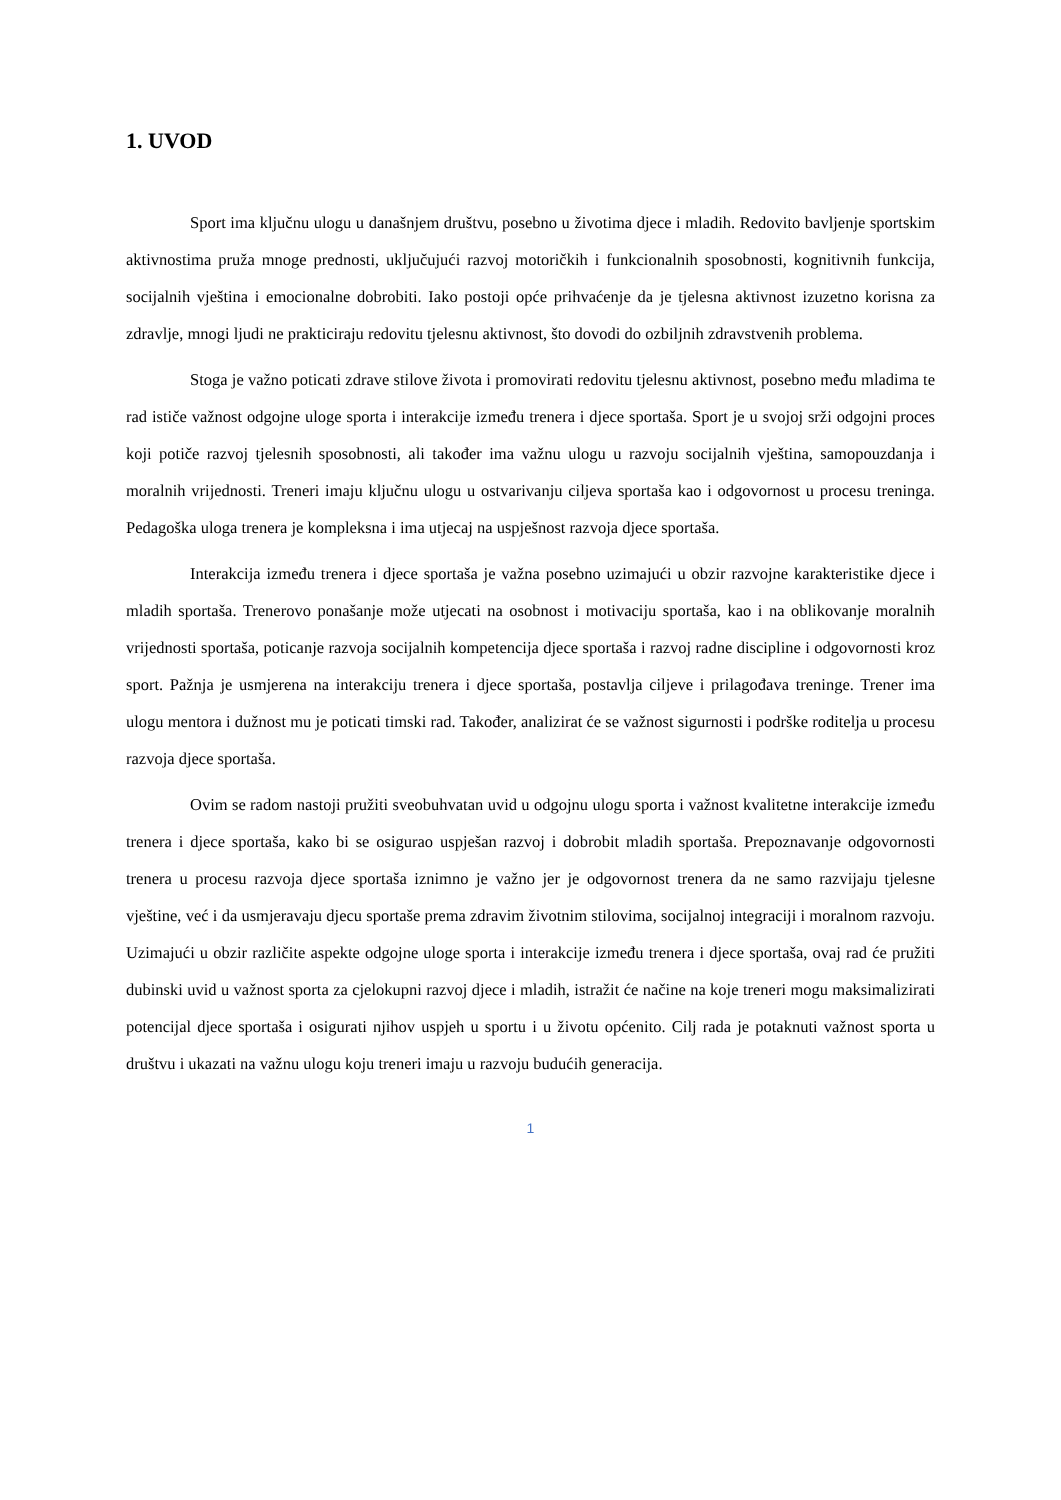1. UVOD
Sport ima ključnu ulogu u današnjem društvu, posebno u životima djece i mladih. Redovito bavljenje sportskim aktivnostima pruža mnoge prednosti, uključujući razvoj motoričkih i funkcionalnih sposobnosti, kognitivnih funkcija, socijalnih vještina i emocionalne dobrobiti. Iako postoji opće prihvaćenje da je tjelesna aktivnost izuzetno korisna za zdravlje, mnogi ljudi ne prakticiraju redovitu tjelesnu aktivnost, što dovodi do ozbiljnih zdravstvenih problema.
Stoga je važno poticati zdrave stilove života i promovirati redovitu tjelesnu aktivnost, posebno među mladima te rad ističe važnost odgojne uloge sporta i interakcije između trenera i djece sportaša. Sport je u svojoj srži odgojni proces koji potiče razvoj tjelesnih sposobnosti, ali također ima važnu ulogu u razvoju socijalnih vještina, samopouzdanja i moralnih vrijednosti. Treneri imaju ključnu ulogu u ostvarivanju ciljeva sportaša kao i odgovornost u procesu treninga. Pedagoška uloga trenera je kompleksna i ima utjecaj na uspješnost razvoja djece sportaša.
Interakcija između trenera i djece sportaša je važna posebno uzimajući u obzir razvojne karakteristike djece i mladih sportaša. Trenerovo ponašanje može utjecati na osobnost i motivaciju sportaša, kao i na oblikovanje moralnih vrijednosti sportaša, poticanje razvoja socijalnih kompetencija djece sportaša i razvoj radne discipline i odgovornosti kroz sport. Pažnja je usmjerena na interakciju trenera i djece sportaša, postavlja ciljeve i prilagođava treninge. Trener ima ulogu mentora i dužnost mu je poticati timski rad. Također, analizirat će se važnost sigurnosti i podrške roditelja u procesu razvoja djece sportaša.
Ovim se radom nastoji pružiti sveobuhvatan uvid u odgojnu ulogu sporta i važnost kvalitetne interakcije između trenera i djece sportaša, kako bi se osigurao uspješan razvoj i dobrobit mladih sportaša. Prepoznavanje odgovornosti trenera u procesu razvoja djece sportaša iznimno je važno jer je odgovornost trenera da ne samo razvijaju tjelesne vještine, već i da usmjeravaju djecu sportaše prema zdravim životnim stilovima, socijalnoj integraciji i moralnom razvoju. Uzimajući u obzir različite aspekte odgojne uloge sporta i interakcije između trenera i djece sportaša, ovaj rad će pružiti dubinski uvid u važnost sporta za cjelokupni razvoj djece i mladih, istražit će načine na koje treneri mogu maksimalizirati potencijal djece sportaša i osigurati njihov uspjeh u sportu i u životu općenito. Cilj rada je potaknuti važnost sporta u društvu i ukazati na važnu ulogu koju treneri imaju u razvoju budućih generacija.
1